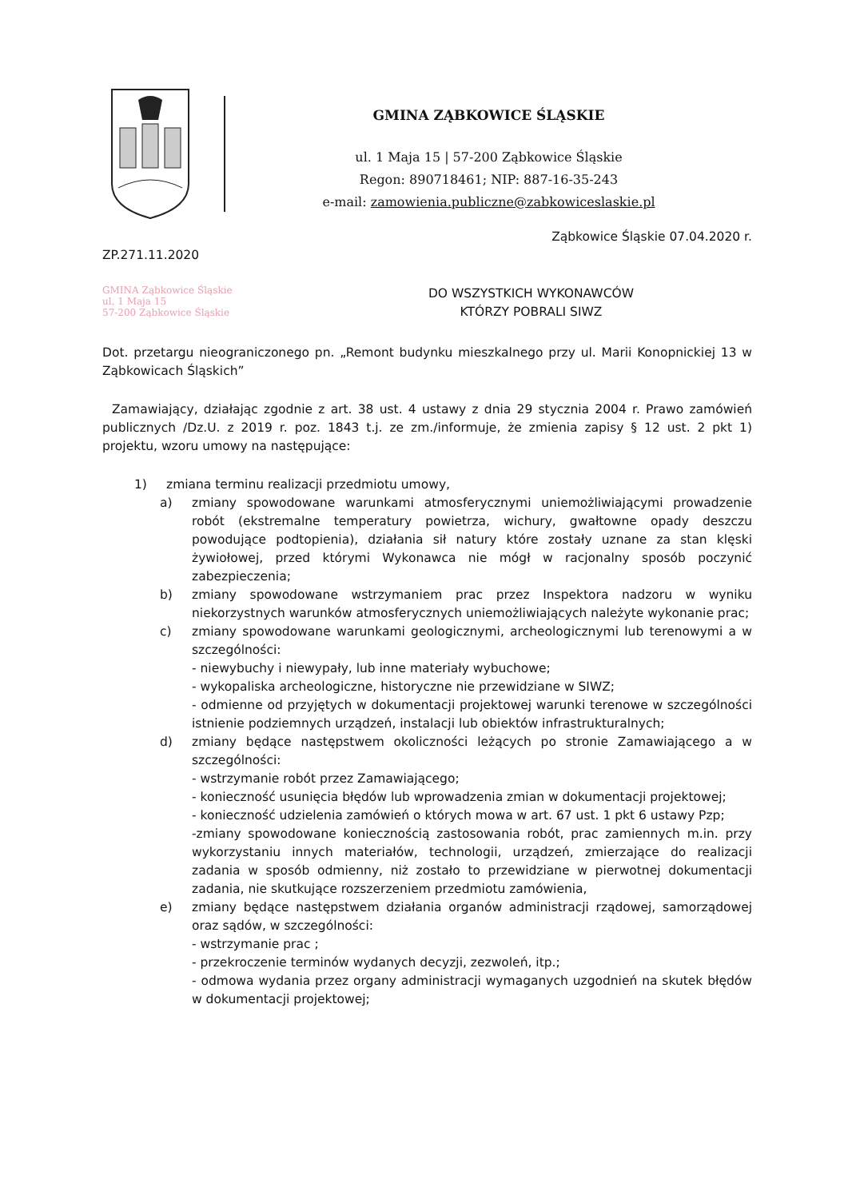GMINA ZĄBKOWICE ŚLĄSKIE
ul. 1 Maja 15 | 57-200 Ząbkowice Śląskie
Regon: 890718461; NIP: 887-16-35-243
e-mail: zamowienia.publiczne@zabkowiceslaskie.pl
Ząbkowice Śląskie 07.04.2020 r.
ZP.271.11.2020
GMINA Ząbkowice Śląskie
ul. 1 Maja 15
57-200 Ząbkowice Śląskie
DO WSZYSTKICH WYKONAWCÓW
KTÓRZY POBRALI SIWZ
Dot. przetargu nieograniczonego pn. „Remont budynku mieszkalnego przy ul. Marii Konopnickiej 13 w Ząbkowicach Śląskich”
Zamawiający, działając zgodnie z art. 38 ust. 4 ustawy z dnia 29 stycznia 2004 r. Prawo zamówień publicznych /Dz.U. z 2019 r. poz. 1843 t.j. ze zm./informuje, że zmienia zapisy § 12 ust. 2 pkt 1) projektu, wzoru umowy na następujące:
1) zmiana terminu realizacji przedmiotu umowy,
a) zmiany spowodowane warunkami atmosferycznymi uniemożliwiającymi prowadzenie robót (ekstremalne temperatury powietrza, wichury, gwałtowne opady deszczu powodujące podtopienia), działania sił natury które zostały uznane za stan klęski żywiołowej, przed którymi Wykonawca nie mógł w racjonalny sposób poczynić zabezpieczenia;
b) zmiany spowodowane wstrzymaniem prac przez Inspektora nadzoru w wyniku niekorzystnych warunków atmosferycznych uniemożliwiających należyte wykonanie prac;
c) zmiany spowodowane warunkami geologicznymi, archeologicznymi lub terenowymi a w szczególności:
- niewybuchy i niewypały, lub inne materiały wybuchowe;
- wykopaliska archeologiczne, historyczne nie przewidziane w SIWZ;
- odmienne od przyjętych w dokumentacji projektowej warunki terenowe w szczególności istnienie podziemnych urządzeń, instalacji lub obiektów infrastrukturalnych;
d) zmiany będące następstwem okoliczności leżących po stronie Zamawiającego a w szczególności:
- wstrzymanie robót przez Zamawiającego;
- konieczność usunięcia błędów lub wprowadzenia zmian w dokumentacji projektowej;
- konieczność udzielenia zamówień o których mowa w art. 67 ust. 1 pkt 6 ustawy Pzp;
-zmiany spowodowane koniecznością zastosowania robót, prac zamiennych m.in. przy wykorzystaniu innych materiałów, technologii, urządzeń, zmierzające do realizacji zadania w sposób odmienny, niż zostało to przewidziane w pierwotnej dokumentacji zadania, nie skutkujące rozszerzeniem przedmiotu zamówienia,
e) zmiany będące następstwem działania organów administracji rządowej, samorządowej oraz sądów, w szczególności:
- wstrzymanie prac ;
- przekroczenie terminów wydanych decyzji, zezwoleń, itp.;
- odmowa wydania przez organy administracji wymaganych uzgodnień na skutek błędów w dokumentacji projektowej;